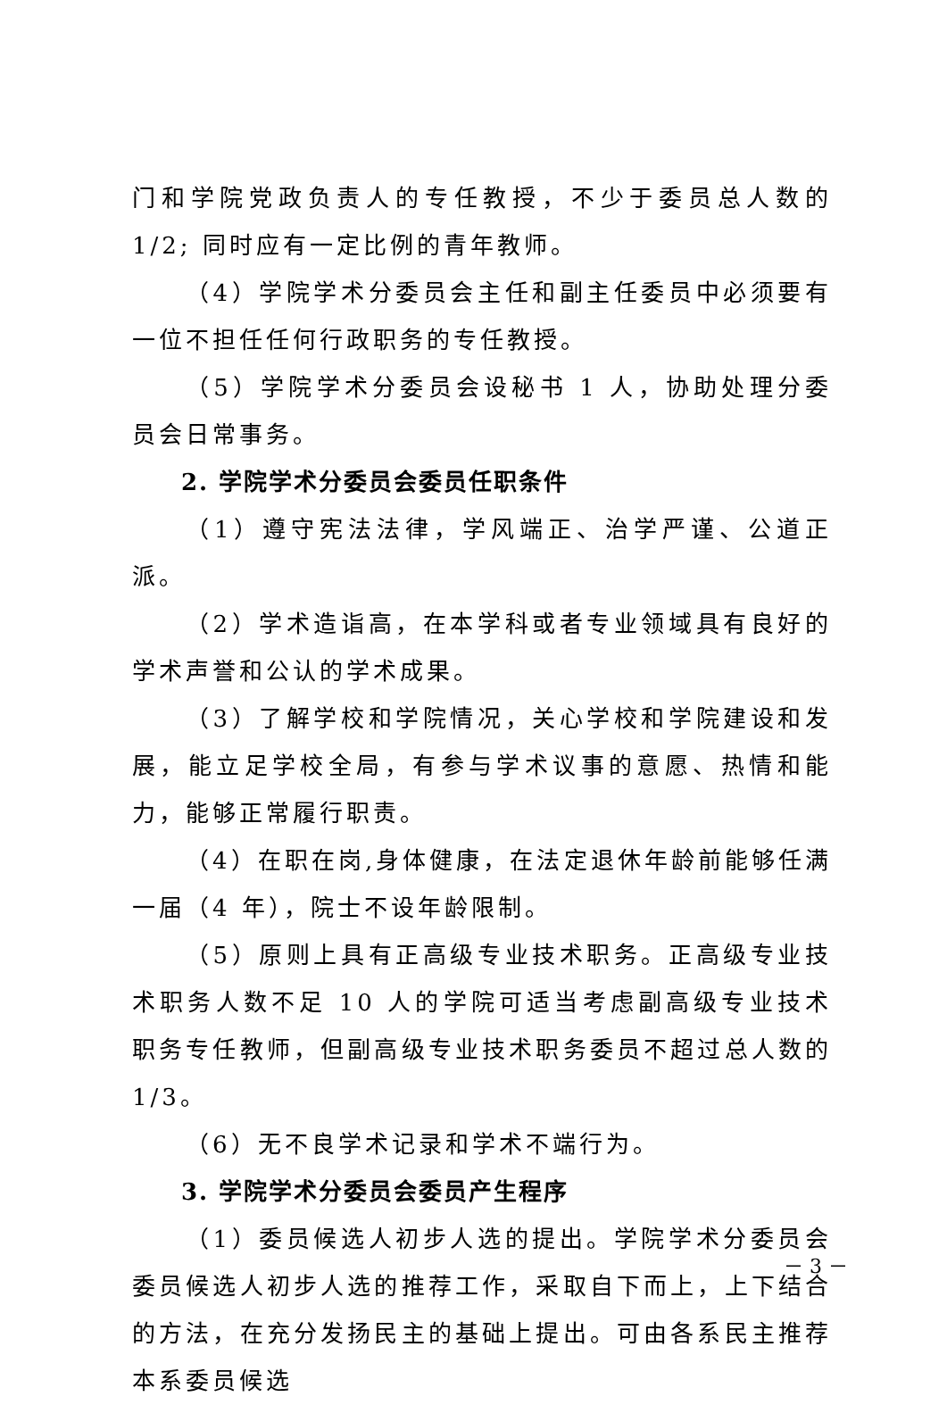门和学院党政负责人的专任教授，不少于委员总人数的 1/2; 同时应有一定比例的青年教师。
（4）学院学术分委员会主任和副主任委员中必须要有一位不担任任何行政职务的专任教授。
（5）学院学术分委员会设秘书 1 人，协助处理分委员会日常事务。
2. 学院学术分委员会委员任职条件
（1）遵守宪法法律，学风端正、治学严谨、公道正派。
（2）学术造诣高，在本学科或者专业领域具有良好的学术声誉和公认的学术成果。
（3）了解学校和学院情况，关心学校和学院建设和发展，能立足学校全局，有参与学术议事的意愿、热情和能力，能够正常履行职责。
（4）在职在岗,身体健康，在法定退休年龄前能够任满一届（4 年），院士不设年龄限制。
（5）原则上具有正高级专业技术职务。正高级专业技术职务人数不足 10 人的学院可适当考虑副高级专业技术职务专任教师，但副高级专业技术职务委员不超过总人数的 1/3。
（6）无不良学术记录和学术不端行为。
3. 学院学术分委员会委员产生程序
（1）委员候选人初步人选的提出。学院学术分委员会委员候选人初步人选的推荐工作，采取自下而上，上下结合的方法，在充分发扬民主的基础上提出。可由各系民主推荐本系委员候选
－ 3 －